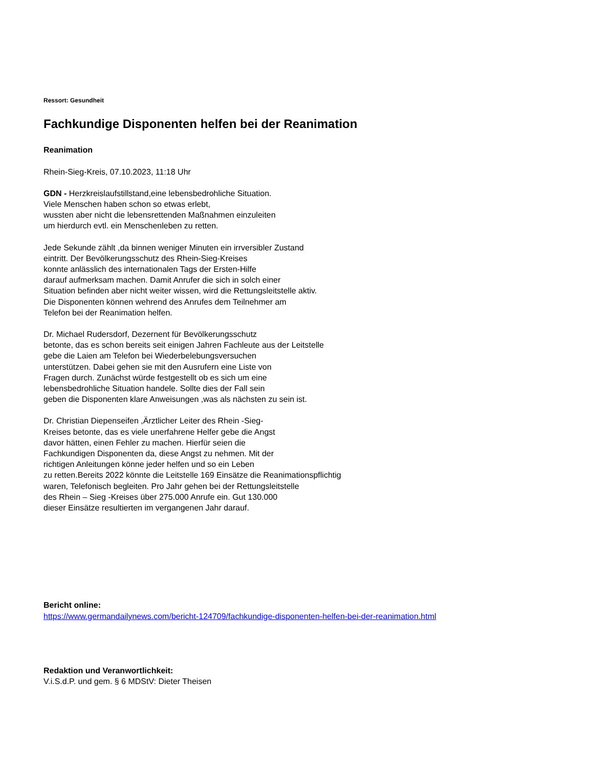Ressort: Gesundheit
Fachkundige Disponenten helfen bei der Reanimation
Reanimation
Rhein-Sieg-Kreis, 07.10.2023, 11:18 Uhr
GDN - Herzkreislaufstillstand,eine lebensbedrohliche Situation.
Viele Menschen haben schon so etwas erlebt,
wussten aber nicht die lebensrettenden Maßnahmen einzuleiten
um hierdurch evtl. ein Menschenleben zu retten.
Jede Sekunde zählt ,da binnen weniger Minuten ein irrversibler Zustand
eintritt. Der Bevölkerungsschutz des Rhein-Sieg-Kreises
konnte anlässlich des internationalen Tags der Ersten-Hilfe
darauf aufmerksam machen. Damit Anrufer die sich in solch einer
Situation befinden aber nicht weiter wissen, wird die Rettungsleitstelle aktiv.
Die Disponenten können wehrend des Anrufes dem Teilnehmer am
Telefon bei der Reanimation helfen.
Dr. Michael Rudersdorf, Dezernent für Bevölkerungsschutz
betonte, das es schon bereits seit einigen Jahren Fachleute aus der Leitstelle
gebe die Laien am Telefon bei Wiederbelebungsversuchen
unterstützen. Dabei gehen sie mit den Ausrufern eine Liste von
Fragen durch. Zunächst würde festgestellt ob es sich um eine
lebensbedrohliche Situation handele. Sollte dies der Fall sein
geben die Disponenten klare Anweisungen ,was als nächsten zu sein ist.
Dr. Christian Diepenseifen ,Ärztlicher Leiter des Rhein -Sieg-
Kreises betonte, das es viele unerfahrene Helfer gebe die Angst
davor hätten, einen Fehler zu machen. Hierfür seien die
Fachkundigen Disponenten da, diese Angst zu nehmen. Mit der
richtigen Anleitungen könne jeder helfen und so ein Leben
zu retten.Bereits 2022 könnte die Leitstelle 169 Einsätze die Reanimationspflichtig
waren, Telefonisch begleiten. Pro Jahr gehen bei der Rettungsleitstelle
des Rhein – Sieg -Kreises über 275.000 Anrufe ein. Gut 130.000
dieser Einsätze resultierten im vergangenen Jahr darauf.
Bericht online:
https://www.germandailynews.com/bericht-124709/fachkundige-disponenten-helfen-bei-der-reanimation.html
Redaktion und Veranwortlichkeit:
V.i.S.d.P. und gem. § 6 MDStV: Dieter Theisen